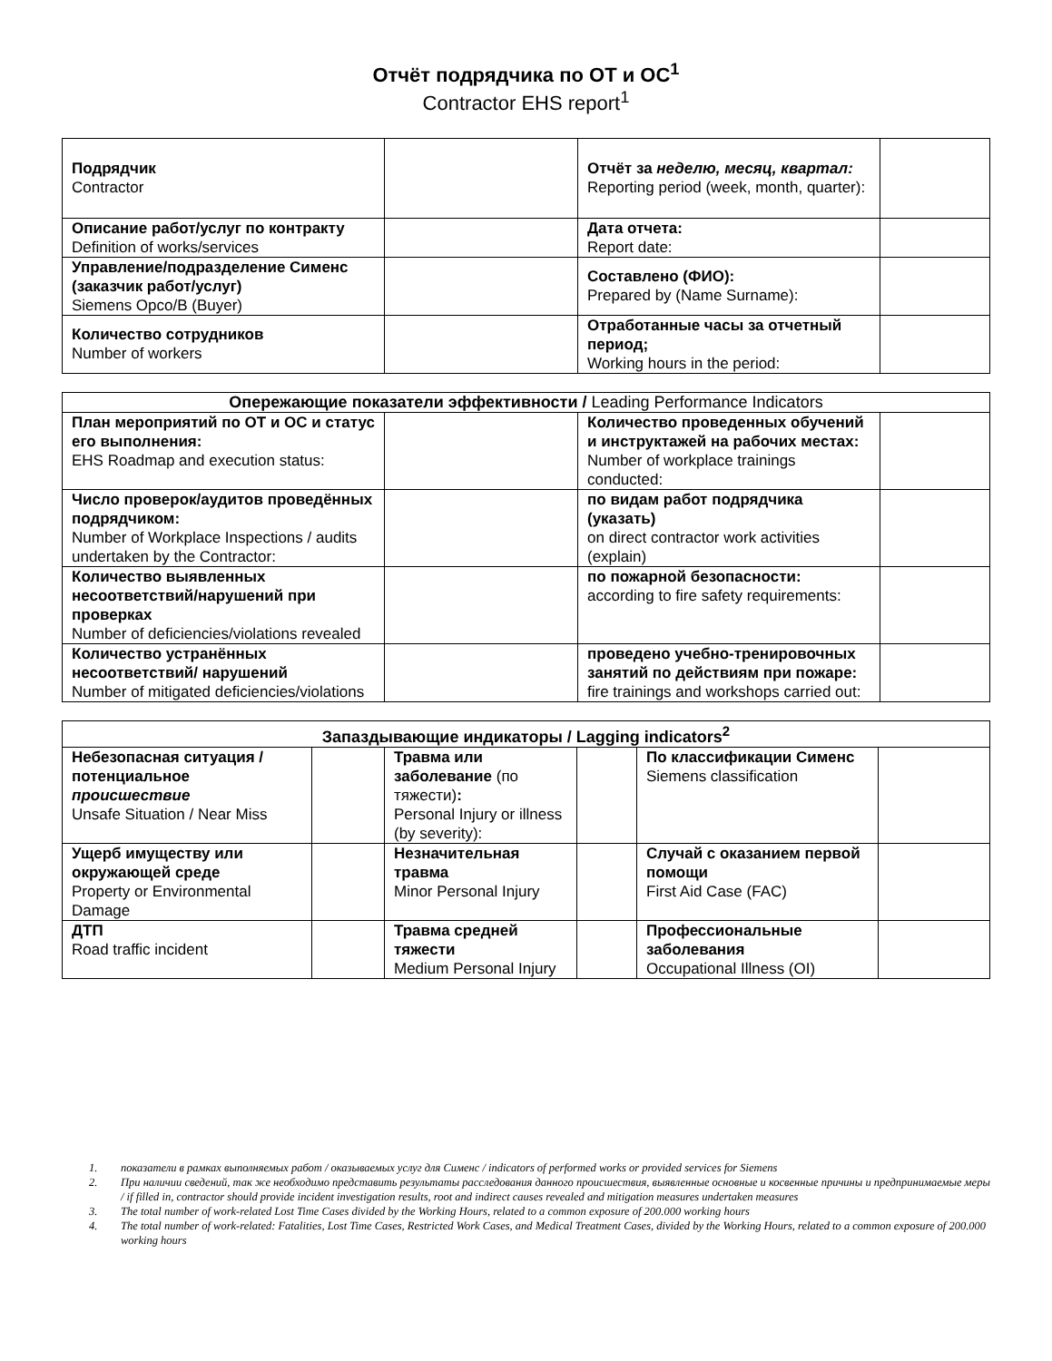Отчёт подрядчика по ОТ и ОС<sup>1</sup>
Contractor EHS report<sup>1</sup>
| Подрядчик Contractor | | Отчёт за неделю, месяц, квартал: Reporting period (week, month, quarter): | |
| Описание работ/услуг по контракту Definition of works/services | | Дата отчета: Report date: | |
| Управление/подразделение Сименс (заказчик работ/услуг) Siemens Opco/B (Buyer) | | Составлено (ФИО): Prepared by (Name Surname): | |
| Количество сотрудников Number of workers | | Отработанные часы за отчетный период; Working hours in the period: | |
| Опережающие показатели эффективности / Leading Performance Indicators | | | |
| --- | --- | --- | --- |
| План мероприятий по ОТ и ОС и статус его выполнения: EHS Roadmap and execution status: | | Количество проведенных обучений и инструктажей на рабочих местах: Number of workplace trainings conducted: | |
| Число проверок/аудитов проведённых подрядчиком: Number of Workplace Inspections / audits undertaken by the Contractor: | | по видам работ подрядчика (указать) on direct contractor work activities (explain) | |
| Количество выявленных несоответствий/нарушений при проверках Number of deficiencies/violations revealed | | по пожарной безопасности: according to fire safety requirements: | |
| Количество устранённых несоответствий/ нарушений Number of mitigated deficiencies/violations | | проведено учебно-тренировочных занятий по действиям при пожаре: fire trainings and workshops carried out: | |
| Запаздывающие индикаторы / Lagging indicators<sup>2</sup> | | | | | |
| --- | --- | --- | --- | --- | --- |
| Небезопасная ситуация / потенциальное происшествие Unsafe Situation / Near Miss | | Травма или заболевание (по тяжести) : Personal Injury or illness (by severity): | | По классификации Сименс Siemens classification | |
| Ущерб имуществу или окружающей среде Property or Environmental Damage | | Незначительная травма Minor Personal Injury | | Случай с оказанием первой помощи First Aid Case (FAC) | |
| ДТП Road traffic incident | | Травма средней тяжести Medium Personal Injury | | Профессиональные заболевания Occupational Illness (OI) | |
1. показатели в рамках выполняемых работ / оказываемых услуг для Сименс / indicators of performed works or provided services for Siemens
2. При наличии сведений, так же необходимо представить результаты расследования данного происшествия, выявленные основные и косвенные причины и предпринимаемые меры / if filled in, contractor should provide incident investigation results, root and indirect causes revealed and mitigation measures undertaken measures
3. The total number of work-related Lost Time Cases divided by the Working Hours, related to a common exposure of 200.000 working hours
4. The total number of work-related: Fatalities, Lost Time Cases, Restricted Work Cases, and Medical Treatment Cases, divided by the Working Hours, related to a common exposure of 200.000 working hours